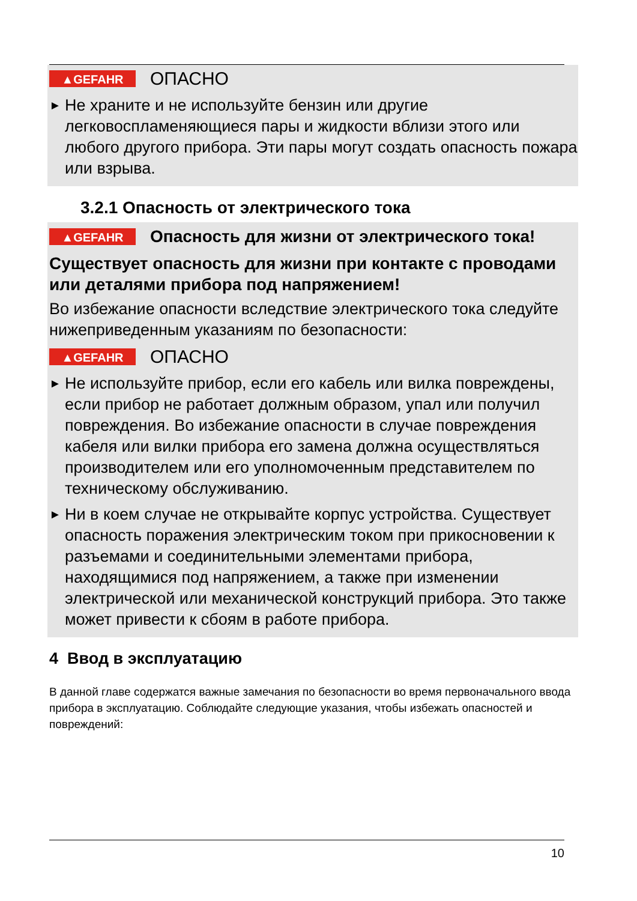▲GEFAHR ОПАСНО
► Не храните и не используйте бензин или другие легковоспламеняющиеся пары и жидкости вблизи этого или любого другого прибора. Эти пары могут создать опасность пожара или взрыва.
3.2.1 Опасность от электрического тока
▲GEFAHR Опасность для жизни от электрического тока!
Существует опасность для жизни при контакте с проводами или деталями прибора под напряжением!
Во избежание опасности вследствие электрического тока следуйте нижеприведенным указаниям по безопасности:
▲GEFAHR ОПАСНО
► Не используйте прибор, если его кабель или вилка повреждены, если прибор не работает должным образом, упал или получил повреждения. Во избежание опасности в случае повреждения кабеля или вилки прибора его замена должна осуществляться производителем или его уполномоченным представителем по техническому обслуживанию.
► Ни в коем случае не открывайте корпус устройства. Существует опасность поражения электрическим током при прикосновении к разъемами и соединительными элементами прибора, находящимися под напряжением, а также при изменении электрической или механической конструкций прибора. Это также может привести к сбоям в работе прибора.
4 Ввод в эксплуатацию
В данной главе содержатся важные замечания по безопасности во время первоначального ввода прибора в эксплуатацию. Соблюдайте следующие указания, чтобы избежать опасностей и повреждений:
10